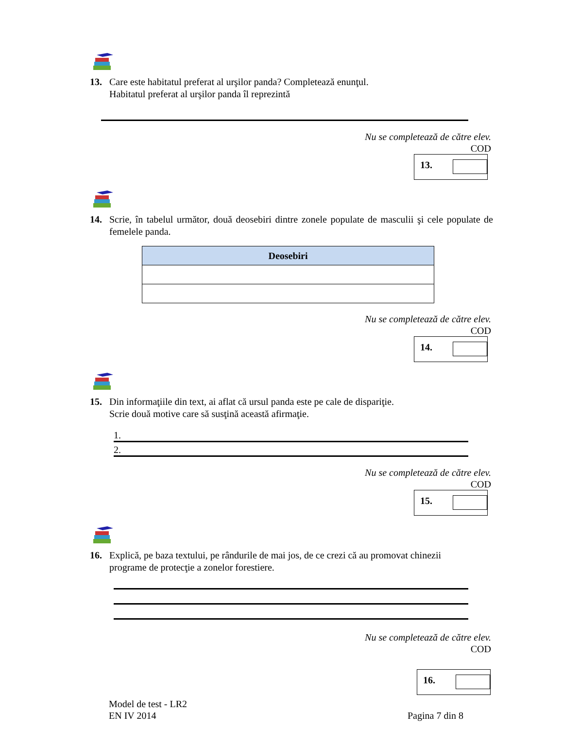13. Care este habitatul preferat al urşilor panda? Completează enunţul.
Habitatul preferat al urşilor panda îl reprezintă
Nu se completează de către elev.
COD
13.
14. Scrie, în tabelul următor, două deosebiri dintre zonele populate de masculii şi cele populate de femelele panda.
| Deosebiri |
| --- |
Nu se completează de către elev.
COD
14.
15. Din informaţiile din text, ai aflat că ursul panda este pe cale de dispariţie.
Scrie două motive care să susţină această afirmaţie.
1.
2.
Nu se completează de către elev.
COD
15.
16. Explică, pe baza textului, pe rândurile de mai jos, de ce crezi că au promovat chinezii
programe de protecţie a zonelor forestiere.
Nu se completează de către elev.
COD
16.
Model de test - LR2
EN IV 2014
Pagina 7 din 8